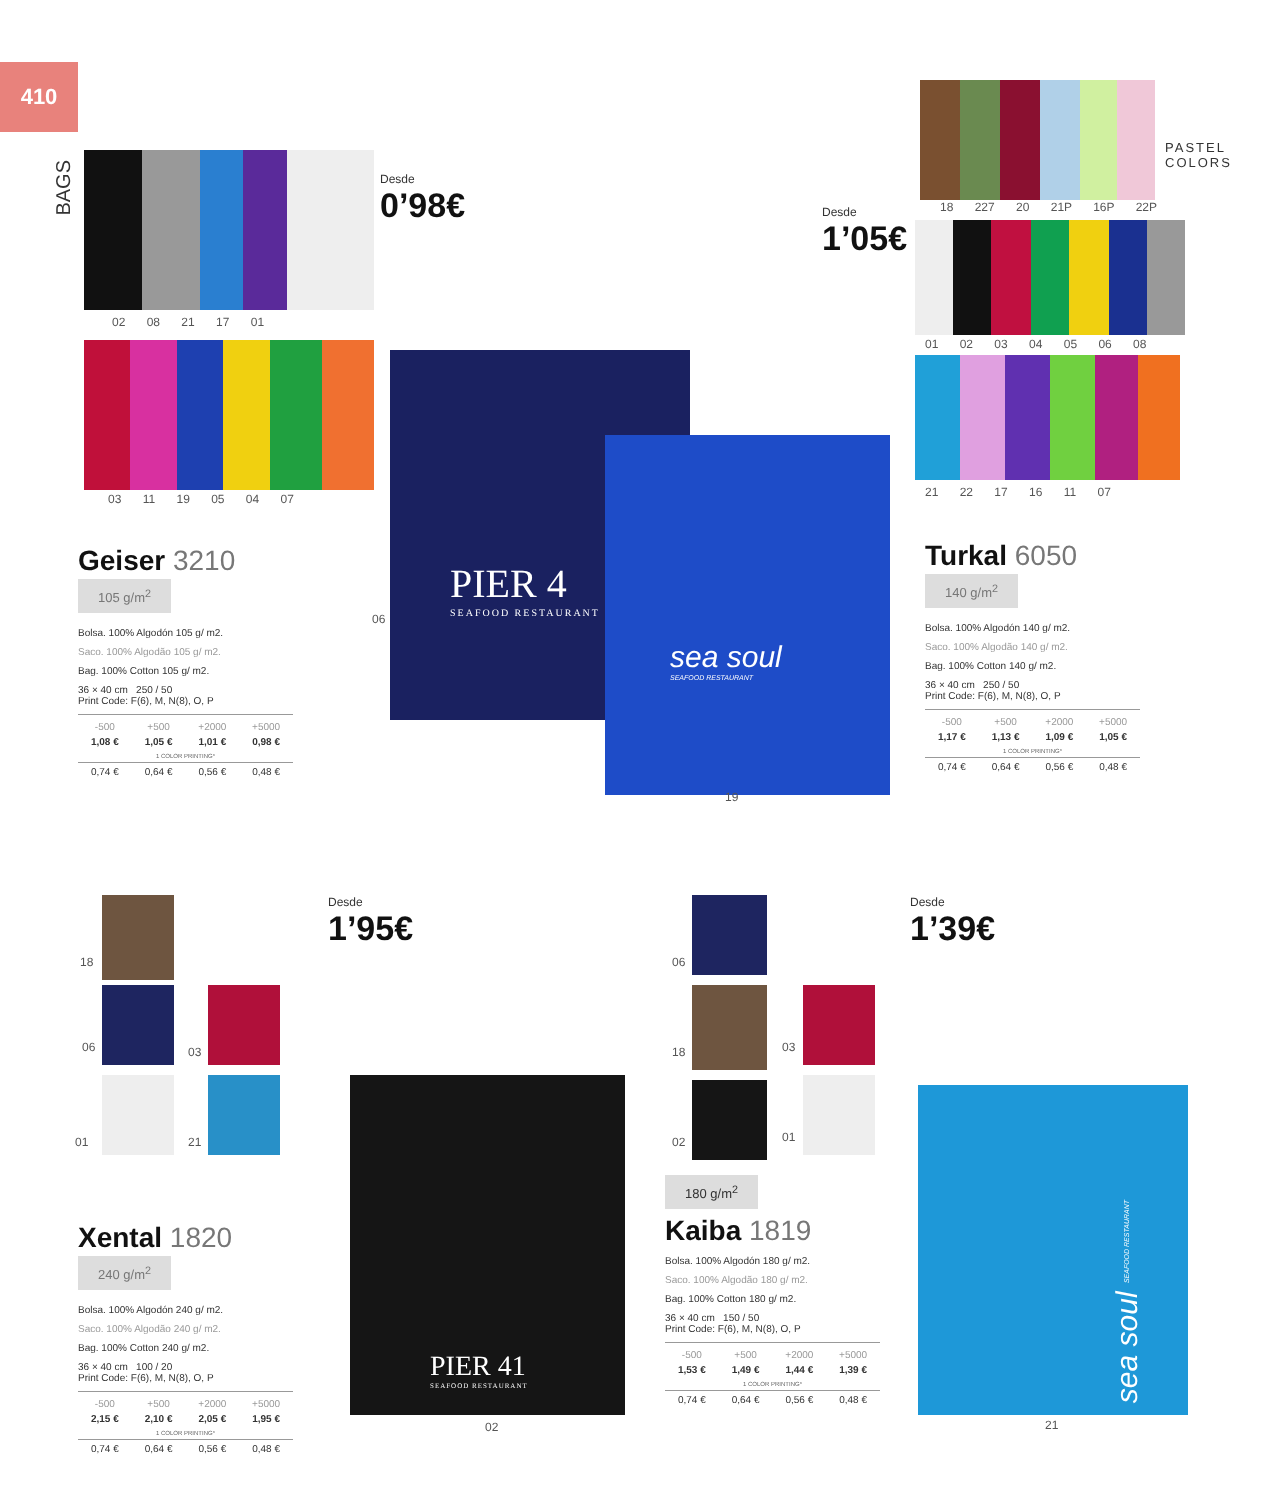410
BAGS
02 08 21 17 01
03 11 19 05 04 07
Desde
0’98€
Desde
1’05€
PIER 4
SEAFOOD RESTAURANT
sea soul
SEAFOOD RESTAURANT
06
19
Geiser 3210 105 g/m<sup>2</sup>
Bolsa. 100% Algodón 105 g/ m2.
Saco. 100% Algodão 105 g/ m2.
Bag. 100% Cotton 105 g/ m2.
36 × 40 cm 250 / 50
Print Code: F(6), M, N(8), O, P
| -500 | +500 | +2000 | +5000 |
| --- | --- | --- | --- |
| 1,08 € | 1,05 € | 1,01 € | 0,98 € |
| 1 COLOR PRINTING* | | | |
| 0,74 € | 0,64 € | 0,56 € | 0,48 € |
18 227 20 21P 16P 22P
PASTEL
COLORS
01 02 03 04 05 06 08
21 22 17 16 11 07
Turkal 6050 140 g/m<sup>2</sup>
Bolsa. 100% Algodón 140 g/ m2.
Saco. 100% Algodão 140 g/ m2.
Bag. 100% Cotton 140 g/ m2.
36 × 40 cm 250 / 50
Print Code: F(6), M, N(8), O, P
| -500 | +500 | +2000 | +5000 |
| --- | --- | --- | --- |
| 1,17 € | 1,13 € | 1,09 € | 1,05 € |
| 1 COLOR PRINTING* | | | |
| 0,74 € | 0,64 € | 0,56 € | 0,48 € |
18
06 03
01 21
Desde
1’95€
PIER 41
SEAFOOD RESTAURANT
02
Xental 1820 240 g/m<sup>2</sup>
Bolsa. 100% Algodón 240 g/ m2.
Saco. 100% Algodão 240 g/ m2.
Bag. 100% Cotton 240 g/ m2.
36 × 40 cm 100 / 20
Print Code: F(6), M, N(8), O, P
| -500 | +500 | +2000 | +5000 |
| --- | --- | --- | --- |
| 2,15 € | 2,10 € | 2,05 € | 1,95 € |
| 1 COLOR PRINTING* | | | |
| 0,74 € | 0,64 € | 0,56 € | 0,48 € |
06
18 03
02 01
180 g/m<sup>2</sup>
Kaiba 1819
Bolsa. 100% Algodón 180 g/ m2.
Saco. 100% Algodão 180 g/ m2.
Bag. 100% Cotton 180 g/ m2.
36 × 40 cm 150 / 50
Print Code: F(6), M, N(8), O, P
| -500 | +500 | +2000 | +5000 |
| --- | --- | --- | --- |
| 1,53 € | 1,49 € | 1,44 € | 1,39 € |
| 1 COLOR PRINTING* | | | |
| 0,74 € | 0,64 € | 0,56 € | 0,48 € |
Desde
1’39€
sea soul SEAFOOD RESTAURANT
21